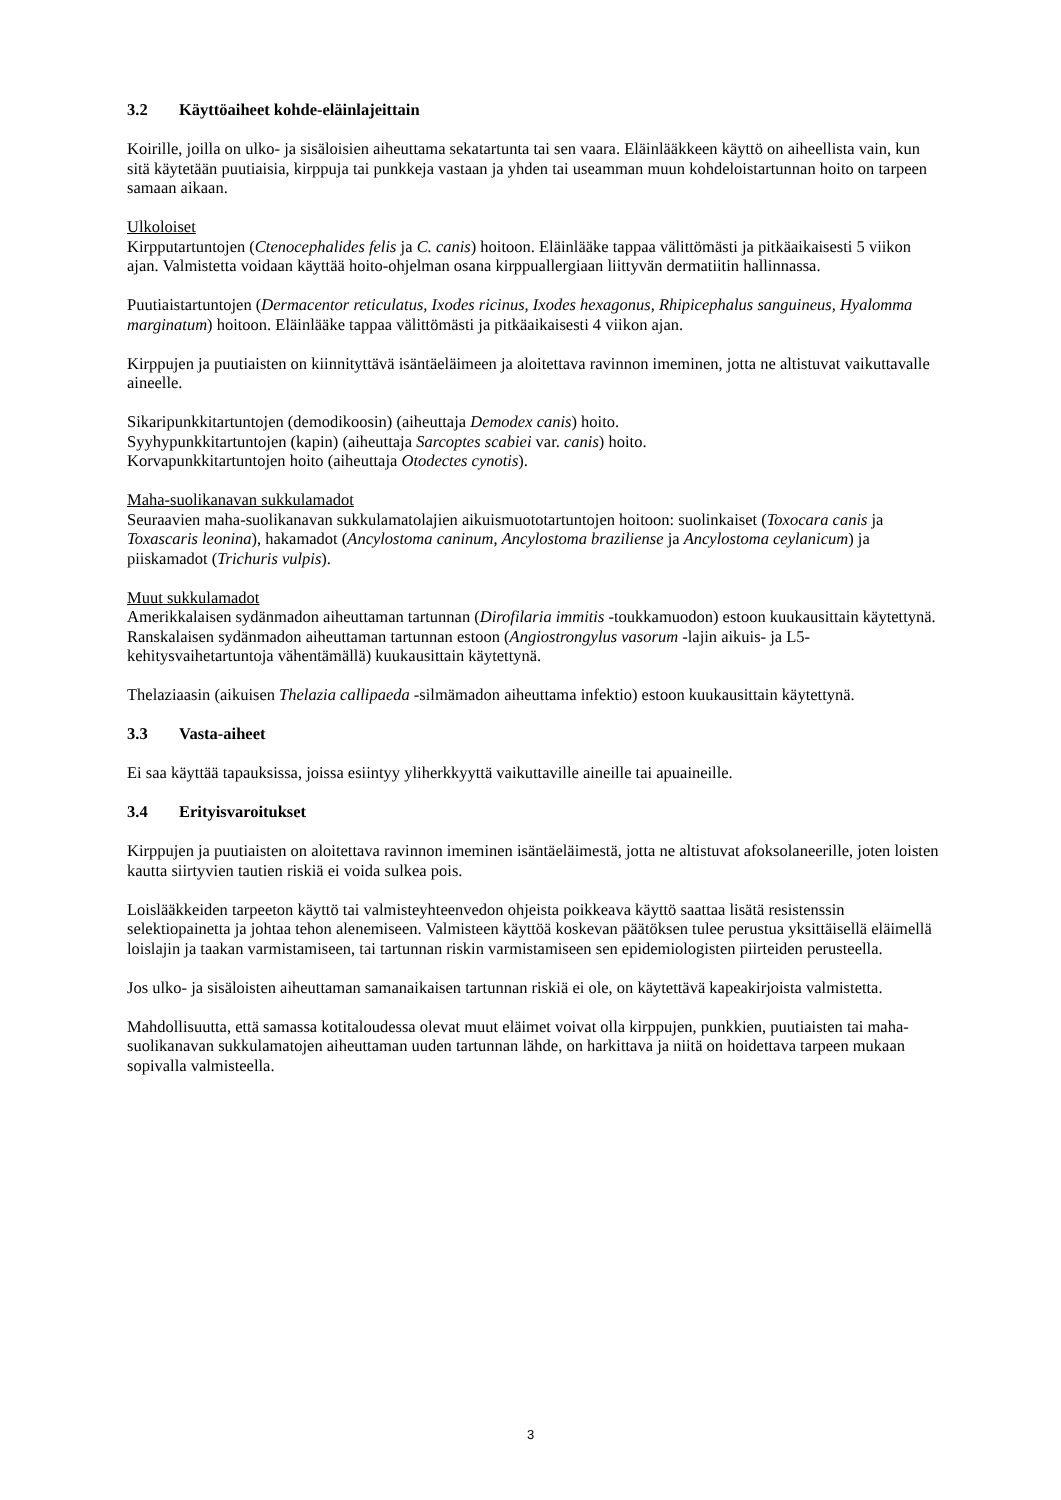3.2 Käyttöaiheet kohde-eläinlajeittain
Koirille, joilla on ulko- ja sisäloisien aiheuttama sekatartunta tai sen vaara. Eläinlääkkeen käyttö on aiheellista vain, kun sitä käytetään puutiaisia, kirppuja tai punkkeja vastaan ja yhden tai useamman muun kohdeloistartunnan hoito on tarpeen samaan aikaan.
Ulkoloiset
Kirpputartuntojen (Ctenocephalides felis ja C. canis) hoitoon. Eläinlääke tappaa välittömästi ja pitkäaikaisesti 5 viikon ajan. Valmistetta voidaan käyttää hoito-ohjelman osana kirppuallergiaan liittyvän dermatiitin hallinnassa.
Puutiaistartuntojen (Dermacentor reticulatus, Ixodes ricinus, Ixodes hexagonus, Rhipicephalus sanguineus, Hyalomma marginatum) hoitoon. Eläinlääke tappaa välittömästi ja pitkäaikaisesti 4 viikon ajan.
Kirppujen ja puutiaisten on kiinnityttävä isäntäeläimeen ja aloitettava ravinnon imeminen, jotta ne altistuvat vaikuttavalle aineelle.
Sikaripunkkitartuntojen (demodikoosin) (aiheuttaja Demodex canis) hoito.
Syyhypunkkitartuntojen (kapin) (aiheuttaja Sarcoptes scabiei var. canis) hoito.
Korvapunkkitartuntojen hoito (aiheuttaja Otodectes cynotis).
Maha-suolikanavan sukkulamadot
Seuraavien maha-suolikanavan sukkulamatolajien aikuismuototartuntojen hoitoon: suolinkaiset (Toxocara canis ja Toxascaris leonina), hakamadot (Ancylostoma caninum, Ancylostoma braziliense ja Ancylostoma ceylanicum) ja piiskamadot (Trichuris vulpis).
Muut sukkulamadot
Amerikkalaisen sydänmadon aiheuttaman tartunnan (Dirofilaria immitis -toukkamuodon) estoon kuukausittain käytettynä.
Ranskalaisen sydänmadon aiheuttaman tartunnan estoon (Angiostrongylus vasorum -lajin aikuis- ja L5-kehitysvaihetartuntoja vähentämällä) kuukausittain käytettynä.
Thelaziaasin (aikuisen Thelazia callipaeda -silmämadon aiheuttama infektio) estoon kuukausittain käytettynä.
3.3 Vasta-aiheet
Ei saa käyttää tapauksissa, joissa esiintyy yliherkkyyttä vaikuttaville aineille tai apuaineille.
3.4 Erityisvaroitukset
Kirppujen ja puutiaisten on aloitettava ravinnon imeminen isäntäeläimestä, jotta ne altistuvat afoksolaneerille, joten loisten kautta siirtyvien tautien riskiä ei voida sulkea pois.
Loislääkkeiden tarpeeton käyttö tai valmisteyhteenvedon ohjeista poikkeava käyttö saattaa lisätä resistenssin selektiopainetta ja johtaa tehon alenemiseen. Valmisteen käyttöä koskevan päätöksen tulee perustua yksittäisellä eläimellä loislajin ja taakan varmistamiseen, tai tartunnan riskin varmistamiseen sen epidemiologisten piirteiden perusteella.
Jos ulko- ja sisäloisten aiheuttaman samanaikaisen tartunnan riskiä ei ole, on käytettävä kapeakirjoista valmistetta.
Mahdollisuutta, että samassa kotitaloudessa olevat muut eläimet voivat olla kirppujen, punkkien, puutiaisten tai maha-suolikanavan sukkulamatojen aiheuttaman uuden tartunnan lähde, on harkittava ja niitä on hoidettava tarpeen mukaan sopivalla valmisteella.
3